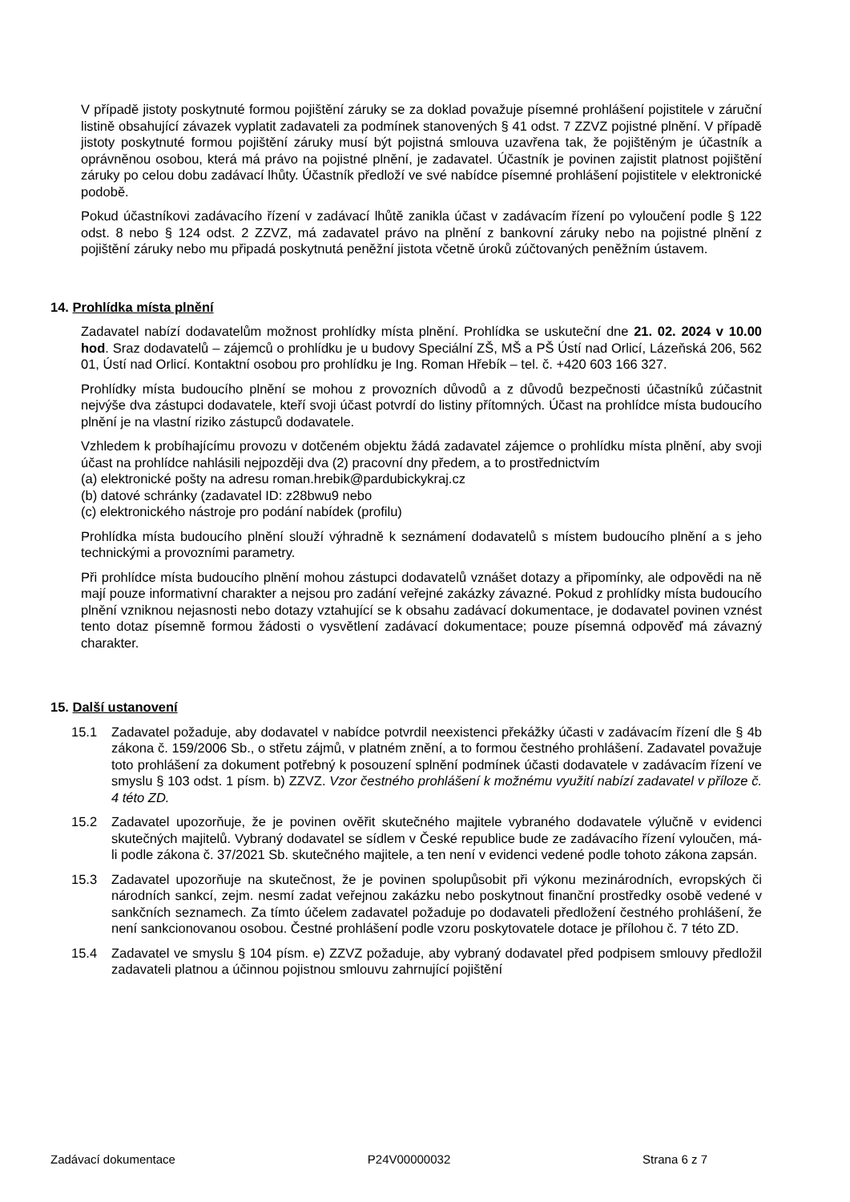V případě jistoty poskytnuté formou pojištění záruky se za doklad považuje písemné prohlášení pojistitele v záruční listině obsahující závazek vyplatit zadavateli za podmínek stanovených § 41 odst. 7 ZZVZ pojistné plnění. V případě jistoty poskytnuté formou pojištění záruky musí být pojistná smlouva uzavřena tak, že pojištěným je účastník a oprávněnou osobou, která má právo na pojistné plnění, je zadavatel. Účastník je povinen zajistit platnost pojištění záruky po celou dobu zadávací lhůty. Účastník předloží ve své nabídce písemné prohlášení pojistitele v elektronické podobě.
Pokud účastníkovi zadávacího řízení v zadávací lhůtě zanikla účast v zadávacím řízení po vyloučení podle § 122 odst. 8 nebo § 124 odst. 2 ZZVZ, má zadavatel právo na plnění z bankovní záruky nebo na pojistné plnění z pojištění záruky nebo mu připadá poskytnutá peněžní jistota včetně úroků zúčtovaných peněžním ústavem.
14. Prohlídka místa plnění
Zadavatel nabízí dodavatelům možnost prohlídky místa plnění. Prohlídka se uskuteční dne 21. 02. 2024 v 10.00 hod. Sraz dodavatelů – zájemců o prohlídku je u budovy Speciální ZŠ, MŠ a PŠ Ústí nad Orlicí, Lázeňská 206, 562 01, Ústí nad Orlicí. Kontaktní osobou pro prohlídku je Ing. Roman Hřebík – tel. č. +420 603 166 327.
Prohlídky místa budoucího plnění se mohou z provozních důvodů a z důvodů bezpečnosti účastníků zúčastnit nejvýše dva zástupci dodavatele, kteří svoji účast potvrdí do listiny přítomných. Účast na prohlídce místa budoucího plnění je na vlastní riziko zástupců dodavatele.
Vzhledem k probíhajícímu provozu v dotčeném objektu žádá zadavatel zájemce o prohlídku místa plnění, aby svoji účast na prohlídce nahlásili nejpozději dva (2) pracovní dny předem, a to prostřednictvím
(a) elektronické pošty na adresu roman.hrebik@pardubickykraj.cz
(b) datové schránky (zadavatel ID: z28bwu9 nebo
(c) elektronického nástroje pro podání nabídek (profilu)
Prohlídka místa budoucího plnění slouží výhradně k seznámení dodavatelů s místem budoucího plnění a s jeho technickými a provozními parametry.
Při prohlídce místa budoucího plnění mohou zástupci dodavatelů vznášet dotazy a připomínky, ale odpovědi na ně mají pouze informativní charakter a nejsou pro zadání veřejné zakázky závazné. Pokud z prohlídky místa budoucího plnění vzniknou nejasnosti nebo dotazy vztahující se k obsahu zadávací dokumentace, je dodavatel povinen vznést tento dotaz písemně formou žádosti o vysvětlení zadávací dokumentace; pouze písemná odpověď má závazný charakter.
15. Další ustanovení
15.1 Zadavatel požaduje, aby dodavatel v nabídce potvrdil neexistenci překážky účasti v zadávacím řízení dle § 4b zákona č. 159/2006 Sb., o střetu zájmů, v platném znění, a to formou čestného prohlášení. Zadavatel považuje toto prohlášení za dokument potřebný k posouzení splnění podmínek účasti dodavatele v zadávacím řízení ve smyslu § 103 odst. 1 písm. b) ZZVZ. Vzor čestného prohlášení k možnému využití nabízí zadavatel v příloze č. 4 této ZD.
15.2 Zadavatel upozorňuje, že je povinen ověřit skutečného majitele vybraného dodavatele výlučně v evidenci skutečných majitelů. Vybraný dodavatel se sídlem v České republice bude ze zadávacího řízení vyloučen, má-li podle zákona č. 37/2021 Sb. skutečného majitele, a ten není v evidenci vedené podle tohoto zákona zapsán.
15.3 Zadavatel upozorňuje na skutečnost, že je povinen spolupůsobit při výkonu mezinárodních, evropských či národních sankcí, zejm. nesmí zadat veřejnou zakázku nebo poskytnout finanční prostředky osobě vedené v sankčních seznamech. Za tímto účelem zadavatel požaduje po dodavateli předložení čestného prohlášení, že není sankcionovanou osobou. Čestné prohlášení podle vzoru poskytovatele dotace je přílohou č. 7 této ZD.
15.4 Zadavatel ve smyslu § 104 písm. e) ZZVZ požaduje, aby vybraný dodavatel před podpisem smlouvy předložil zadavateli platnou a účinnou pojistnou smlouvu zahrnující pojištění
Zadávací dokumentace P24V00000032 Strana 6 z 7